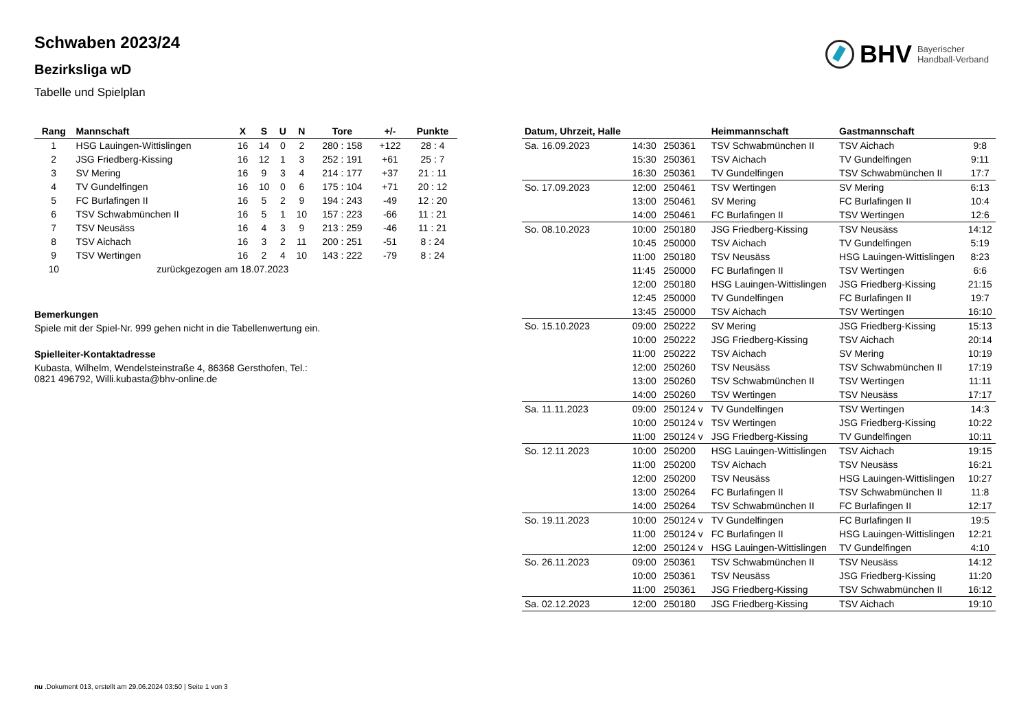BHV Bayerischer
Handball-Verband
Schwaben 2023/24
Bezirksliga wD
Tabelle und Spielplan
| Rang | Mannschaft | X | S | U | N | Tore | +/- | Punkte |
| --- | --- | --- | --- | --- | --- | --- | --- | --- |
| 1 | HSG Lauingen-Wittislingen | 16 | 14 | 0 | 2 | 280 : 158 | +122 | 28 : 4 |
| 2 | JSG Friedberg-Kissing | 16 | 12 | 1 | 3 | 252 : 191 | +61 | 25 : 7 |
| 3 | SV Mering | 16 | 9 | 3 | 4 | 214 : 177 | +37 | 21 : 11 |
| 4 | TV Gundelfingen | 16 | 10 | 0 | 6 | 175 : 104 | +71 | 20 : 12 |
| 5 | FC Burlafingen II | 16 | 5 | 2 | 9 | 194 : 243 | -49 | 12 : 20 |
| 6 | TSV Schwabmünchen II | 16 | 5 | 1 | 10 | 157 : 223 | -66 | 11 : 21 |
| 7 | TSV Neusäss | 16 | 4 | 3 | 9 | 213 : 259 | -46 | 11 : 21 |
| 8 | TSV Aichach | 16 | 3 | 2 | 11 | 200 : 251 | -51 | 8 : 24 |
| 9 | TSV Wertingen | 16 | 2 | 4 | 10 | 143 : 222 | -79 | 8 : 24 |
| 10 | zurückgezogen am 18.07.2023 | | | | | | | |
Bemerkungen
Spiele mit der Spiel-Nr. 999 gehen nicht in die Tabellenwertung ein.
Spielleiter-Kontaktadresse
Kubasta, Wilhelm, Wendelsteinstraße 4, 86368 Gersthofen, Tel.:
0821 496792, Willi.kubasta@bhv-online.de
| Datum, Uhrzeit, Halle | | | Heimmannschaft | Gastmannschaft | |
| --- | --- | --- | --- | --- | --- |
| Sa. 16.09.2023 | 14:30 | 250361 | TSV Schwabmünchen II | TSV Aichach | 9:8 |
| | 15:30 | 250361 | TSV Aichach | TV Gundelfingen | 9:11 |
| | 16:30 | 250361 | TV Gundelfingen | TSV Schwabmünchen II | 17:7 |
| So. 17.09.2023 | 12:00 | 250461 | TSV Wertingen | SV Mering | 6:13 |
| | 13:00 | 250461 | SV Mering | FC Burlafingen II | 10:4 |
| | 14:00 | 250461 | FC Burlafingen II | TSV Wertingen | 12:6 |
| So. 08.10.2023 | 10:00 | 250180 | JSG Friedberg-Kissing | TSV Neusäss | 14:12 |
| | 10:45 | 250000 | TSV Aichach | TV Gundelfingen | 5:19 |
| | 11:00 | 250180 | TSV Neusäss | HSG Lauingen-Wittislingen | 8:23 |
| | 11:45 | 250000 | FC Burlafingen II | TSV Wertingen | 6:6 |
| | 12:00 | 250180 | HSG Lauingen-Wittislingen | JSG Friedberg-Kissing | 21:15 |
| | 12:45 | 250000 | TV Gundelfingen | FC Burlafingen II | 19:7 |
| | 13:45 | 250000 | TSV Aichach | TSV Wertingen | 16:10 |
| So. 15.10.2023 | 09:00 | 250222 | SV Mering | JSG Friedberg-Kissing | 15:13 |
| | 10:00 | 250222 | JSG Friedberg-Kissing | TSV Aichach | 20:14 |
| | 11:00 | 250222 | TSV Aichach | SV Mering | 10:19 |
| | 12:00 | 250260 | TSV Neusäss | TSV Schwabmünchen II | 17:19 |
| | 13:00 | 250260 | TSV Schwabmünchen II | TSV Wertingen | 11:11 |
| | 14:00 | 250260 | TSV Wertingen | TSV Neusäss | 17:17 |
| Sa. 11.11.2023 | 09:00 | 250124 v | TV Gundelfingen | TSV Wertingen | 14:3 |
| | 10:00 | 250124 v | TSV Wertingen | JSG Friedberg-Kissing | 10:22 |
| | 11:00 | 250124 v | JSG Friedberg-Kissing | TV Gundelfingen | 10:11 |
| So. 12.11.2023 | 10:00 | 250200 | HSG Lauingen-Wittislingen | TSV Aichach | 19:15 |
| | 11:00 | 250200 | TSV Aichach | TSV Neusäss | 16:21 |
| | 12:00 | 250200 | TSV Neusäss | HSG Lauingen-Wittislingen | 10:27 |
| | 13:00 | 250264 | FC Burlafingen II | TSV Schwabmünchen II | 11:8 |
| | 14:00 | 250264 | TSV Schwabmünchen II | FC Burlafingen II | 12:17 |
| So. 19.11.2023 | 10:00 | 250124 v | TV Gundelfingen | FC Burlafingen II | 19:5 |
| | 11:00 | 250124 v | FC Burlafingen II | HSG Lauingen-Wittislingen | 12:21 |
| | 12:00 | 250124 v | HSG Lauingen-Wittislingen | TV Gundelfingen | 4:10 |
| So. 26.11.2023 | 09:00 | 250361 | TSV Schwabmünchen II | TSV Neusäss | 14:12 |
| | 10:00 | 250361 | TSV Neusäss | JSG Friedberg-Kissing | 11:20 |
| | 11:00 | 250361 | JSG Friedberg-Kissing | TSV Schwabmünchen II | 16:12 |
| Sa. 02.12.2023 | 12:00 | 250180 | JSG Friedberg-Kissing | TSV Aichach | 19:10 |
nu .Dokument 013, erstellt am 29.06.2024 03:50 | Seite 1 von 3